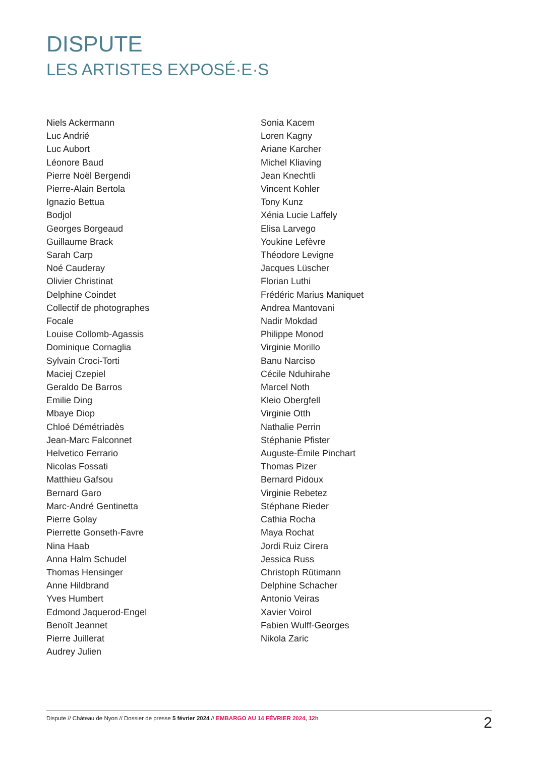DISPUTE
LES ARTISTES EXPOSÉ·E·S
Niels Ackermann
Luc Andrié
Luc Aubort
Léonore Baud
Pierre Noël Bergendi
Pierre-Alain Bertola
Ignazio Bettua
Bodjol
Georges Borgeaud
Guillaume Brack
Sarah Carp
Noé Cauderay
Olivier Christinat
Delphine Coindet
Collectif de photographes
Focale
Louise Collomb-Agassis
Dominique Cornaglia
Sylvain Croci-Torti
Maciej Czepiel
Geraldo De Barros
Emilie Ding
Mbaye Diop
Chloé Démétriadès
Jean-Marc Falconnet
Helvetico Ferrario
Nicolas Fossati
Matthieu Gafsou
Bernard Garo
Marc-André Gentinetta
Pierre Golay
Pierrette Gonseth-Favre
Nina Haab
Anna Halm Schudel
Thomas Hensinger
Anne Hildbrand
Yves Humbert
Edmond Jaquerod-Engel
Benoît Jeannet
Pierre Juillerat
Audrey Julien
Sonia Kacem
Loren Kagny
Ariane Karcher
Michel Kliaving
Jean Knechtli
Vincent Kohler
Tony Kunz
Xénia Lucie Laffely
Elisa Larvego
Youkine Lefèvre
Théodore Levigne
Jacques Lüscher
Florian Luthi
Frédéric Marius Maniquet
Andrea Mantovani
Nadir Mokdad
Philippe Monod
Virginie Morillo
Banu Narciso
Cécile Nduhirahe
Marcel Noth
Kleio Obergfell
Virginie Otth
Nathalie Perrin
Stéphanie Pfister
Auguste-Émile Pinchart
Thomas Pizer
Bernard Pidoux
Virginie Rebetez
Stéphane Rieder
Cathia Rocha
Maya Rochat
Jordi Ruiz Cirera
Jessica Russ
Christoph Rütimann
Delphine Schacher
Antonio Veiras
Xavier Voirol
Fabien Wulff-Georges
Nikola Zaric
Dispute // Château de Nyon // Dossier de presse 5 février 2024 // EMBARGO AU 14 FÉVRIER 2024, 12h 2